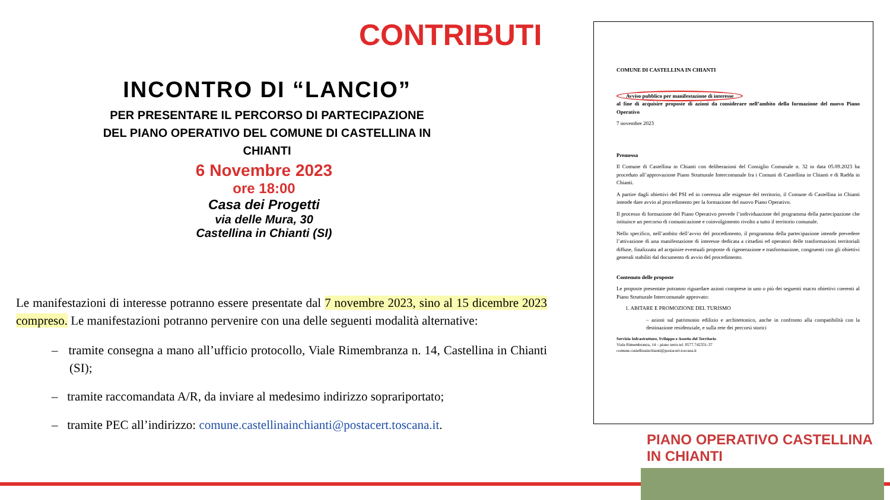CONTRIBUTI
INCONTRO DI “LANCIO”
PER PRESENTARE IL PERCORSO DI PARTECIPAZIONE
DEL PIANO OPERATIVO DEL COMUNE DI CASTELLINA IN CHIANTI
6 Novembre 2023
ore 18:00
Casa dei Progetti
via delle Mura, 30
Castellina in Chianti (SI)
Le manifestazioni di interesse potranno essere presentate dal 7 novembre 2023, sino al 15 dicembre 2023 compreso. Le manifestazioni potranno pervenire con una delle seguenti modalità alternative:
– tramite consegna a mano all’ufficio protocollo, Viale Rimembranza n. 14, Castellina in Chianti (SI);
– tramite raccomandata A/R, da inviare al medesimo indirizzo soprariportato;
– tramite PEC all’indirizzo: comune.castellinainchianti@postacert.toscana.it.
COMUNE DI CASTELLINA IN CHIANTI
Avviso pubblico per manifestazione di interesse
al fine di acquisire proposte di azioni da considerare nell’ambito della formazione del nuovo Piano Operativo
7 novembre 2023
Premessa
Il Comune di Castellina in Chianti con deliberazioni del Consiglio Comunale n. 32 in data 05.09.2023 ha proceduto all’approvazione Piano Strutturale Intercomunale fra i Comuni di Castellina in Chianti e di Radda in Chianti.
A partire dagli obiettivi del PSI ed in coerenza alle esigenze del territorio, il Comune di Castellina in Chianti intende dare avvio al procedimento per la formazione del nuovo Piano Operativo.
Il processo di formazione del Piano Operativo prevede l’individuazione del programma della partecipazione che istituisce un percorso di comunicazione e coinvolgimento rivolto a tutto il territorio comunale.
Nello specifico, nell’ambito dell’avvio del procedimento, il programma della partecipazione intende prevedere l’attivazione di una manifestazione di interesse dedicata a cittadini ed operatori delle trasformazioni territoriali diffuse, finalizzata ad acquisire eventuali proposte di rigenerazione e trasformazione, congruenti con gli obiettivi generali stabiliti dal documento di avvio del procedimento.
Contenuto delle proposte
Le proposte presentate potranno riguardare azioni comprese in uno o più dei seguenti macro obiettivi coerenti al Piano Strutturale Intercomunale approvato:
1. ABITARE E PROMOZIONE DEL TURISMO
– azioni sul patrimonio edilizio e architettonico, anche in confronto alla compatibilità con la destinazione residenziale, e sulla rete dei percorsi storici
Servizio Infrastrutture, Sviluppo e Assetto del Territorio
Viale Rimembranza, 14 – piano terra tel. 0577.742331-37
comune.castellinainchianti@postacert.toscana.it
PIANO OPERATIVO CASTELLINA IN CHIANTI